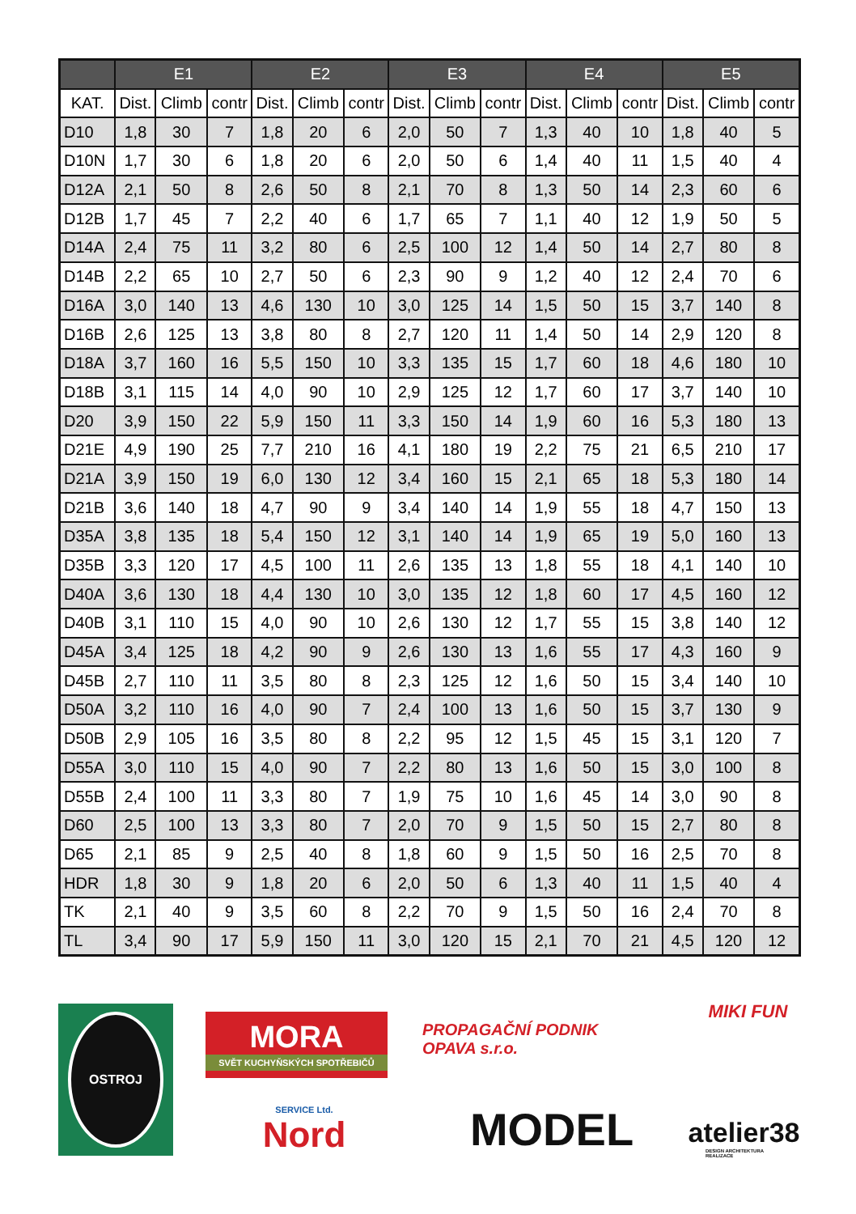| | E1 | | | E2 | | | E3 | | | E4 | | | E5 | | |
| --- | --- | --- | --- | --- | --- | --- | --- | --- | --- | --- | --- | --- | --- | --- | --- |
| KAT. | Dist. | Climb | contr | Dist. | Climb | contr | Dist. | Climb | contr | Dist. | Climb | contr | Dist. | Climb | contr |
| D10 | 1,8 | 30 | 7 | 1,8 | 20 | 6 | 2,0 | 50 | 7 | 1,3 | 40 | 10 | 1,8 | 40 | 5 |
| D10N | 1,7 | 30 | 6 | 1,8 | 20 | 6 | 2,0 | 50 | 6 | 1,4 | 40 | 11 | 1,5 | 40 | 4 |
| D12A | 2,1 | 50 | 8 | 2,6 | 50 | 8 | 2,1 | 70 | 8 | 1,3 | 50 | 14 | 2,3 | 60 | 6 |
| D12B | 1,7 | 45 | 7 | 2,2 | 40 | 6 | 1,7 | 65 | 7 | 1,1 | 40 | 12 | 1,9 | 50 | 5 |
| D14A | 2,4 | 75 | 11 | 3,2 | 80 | 6 | 2,5 | 100 | 12 | 1,4 | 50 | 14 | 2,7 | 80 | 8 |
| D14B | 2,2 | 65 | 10 | 2,7 | 50 | 6 | 2,3 | 90 | 9 | 1,2 | 40 | 12 | 2,4 | 70 | 6 |
| D16A | 3,0 | 140 | 13 | 4,6 | 130 | 10 | 3,0 | 125 | 14 | 1,5 | 50 | 15 | 3,7 | 140 | 8 |
| D16B | 2,6 | 125 | 13 | 3,8 | 80 | 8 | 2,7 | 120 | 11 | 1,4 | 50 | 14 | 2,9 | 120 | 8 |
| D18A | 3,7 | 160 | 16 | 5,5 | 150 | 10 | 3,3 | 135 | 15 | 1,7 | 60 | 18 | 4,6 | 180 | 10 |
| D18B | 3,1 | 115 | 14 | 4,0 | 90 | 10 | 2,9 | 125 | 12 | 1,7 | 60 | 17 | 3,7 | 140 | 10 |
| D20 | 3,9 | 150 | 22 | 5,9 | 150 | 11 | 3,3 | 150 | 14 | 1,9 | 60 | 16 | 5,3 | 180 | 13 |
| D21E | 4,9 | 190 | 25 | 7,7 | 210 | 16 | 4,1 | 180 | 19 | 2,2 | 75 | 21 | 6,5 | 210 | 17 |
| D21A | 3,9 | 150 | 19 | 6,0 | 130 | 12 | 3,4 | 160 | 15 | 2,1 | 65 | 18 | 5,3 | 180 | 14 |
| D21B | 3,6 | 140 | 18 | 4,7 | 90 | 9 | 3,4 | 140 | 14 | 1,9 | 55 | 18 | 4,7 | 150 | 13 |
| D35A | 3,8 | 135 | 18 | 5,4 | 150 | 12 | 3,1 | 140 | 14 | 1,9 | 65 | 19 | 5,0 | 160 | 13 |
| D35B | 3,3 | 120 | 17 | 4,5 | 100 | 11 | 2,6 | 135 | 13 | 1,8 | 55 | 18 | 4,1 | 140 | 10 |
| D40A | 3,6 | 130 | 18 | 4,4 | 130 | 10 | 3,0 | 135 | 12 | 1,8 | 60 | 17 | 4,5 | 160 | 12 |
| D40B | 3,1 | 110 | 15 | 4,0 | 90 | 10 | 2,6 | 130 | 12 | 1,7 | 55 | 15 | 3,8 | 140 | 12 |
| D45A | 3,4 | 125 | 18 | 4,2 | 90 | 9 | 2,6 | 130 | 13 | 1,6 | 55 | 17 | 4,3 | 160 | 9 |
| D45B | 2,7 | 110 | 11 | 3,5 | 80 | 8 | 2,3 | 125 | 12 | 1,6 | 50 | 15 | 3,4 | 140 | 10 |
| D50A | 3,2 | 110 | 16 | 4,0 | 90 | 7 | 2,4 | 100 | 13 | 1,6 | 50 | 15 | 3,7 | 130 | 9 |
| D50B | 2,9 | 105 | 16 | 3,5 | 80 | 8 | 2,2 | 95 | 12 | 1,5 | 45 | 15 | 3,1 | 120 | 7 |
| D55A | 3,0 | 110 | 15 | 4,0 | 90 | 7 | 2,2 | 80 | 13 | 1,6 | 50 | 15 | 3,0 | 100 | 8 |
| D55B | 2,4 | 100 | 11 | 3,3 | 80 | 7 | 1,9 | 75 | 10 | 1,6 | 45 | 14 | 3,0 | 90 | 8 |
| D60 | 2,5 | 100 | 13 | 3,3 | 80 | 7 | 2,0 | 70 | 9 | 1,5 | 50 | 15 | 2,7 | 80 | 8 |
| D65 | 2,1 | 85 | 9 | 2,5 | 40 | 8 | 1,8 | 60 | 9 | 1,5 | 50 | 16 | 2,5 | 70 | 8 |
| HDR | 1,8 | 30 | 9 | 1,8 | 20 | 6 | 2,0 | 50 | 6 | 1,3 | 40 | 11 | 1,5 | 40 | 4 |
| TK | 2,1 | 40 | 9 | 3,5 | 60 | 8 | 2,2 | 70 | 9 | 1,5 | 50 | 16 | 2,4 | 70 | 8 |
| TL | 3,4 | 90 | 17 | 5,9 | 150 | 11 | 3,0 | 120 | 15 | 2,1 | 70 | 21 | 4,5 | 120 | 12 |
OSTROJ
MORA
SVĚT KUCHYŇSKÝCH SPOTŘEBIČŮ
SERVICE Ltd.
Nord
PROPAGAČNÍ PODNIK OPAVA s.r.o.
MODEL
MIKI FUN
atelier38
DESIGN ARCHITEKTURA REALIZACE